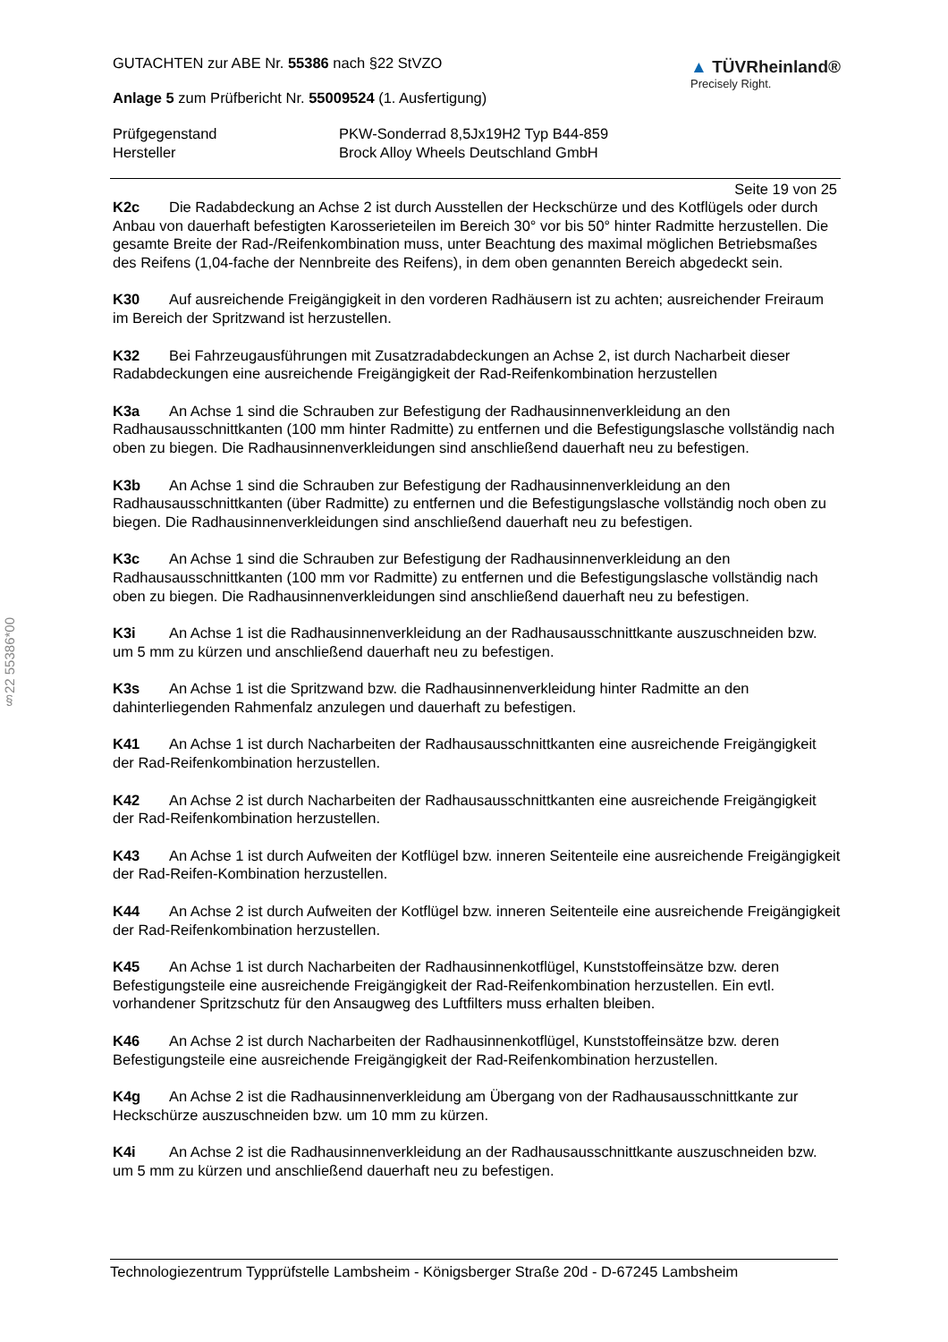§22 55386*00
GUTACHTEN zur ABE Nr. 55386 nach §22 StVZO
Anlage 5 zum Prüfbericht Nr. 55009524 (1. Ausfertigung)
▲ TÜVRheinland®
Precisely Right.
Prüfgegenstand PKW-Sonderrad 8,5Jx19H2 Typ B44-859
Hersteller Brock Alloy Wheels Deutschland GmbH
Seite 19 von 25
K2c Die Radabdeckung an Achse 2 ist durch Ausstellen der Heckschürze und des Kotflügels oder durch Anbau von dauerhaft befestigten Karosserieteilen im Bereich 30° vor bis 50° hinter Radmitte herzustellen. Die gesamte Breite der Rad-/Reifenkombination muss, unter Beachtung des maximal möglichen Betriebsmaßes des Reifens (1,04-fache der Nennbreite des Reifens), in dem oben genannten Bereich abgedeckt sein.
K30 Auf ausreichende Freigängigkeit in den vorderen Radhäusern ist zu achten; ausreichender Freiraum im Bereich der Spritzwand ist herzustellen.
K32 Bei Fahrzeugausführungen mit Zusatzradabdeckungen an Achse 2, ist durch Nacharbeit dieser Radabdeckungen eine ausreichende Freigängigkeit der Rad-Reifenkombination herzustellen
K3a An Achse 1 sind die Schrauben zur Befestigung der Radhausinnenverkleidung an den Radhausausschnittkanten (100 mm hinter Radmitte) zu entfernen und die Befestigungslasche vollständig nach oben zu biegen. Die Radhausinnenverkleidungen sind anschließend dauerhaft neu zu befestigen.
K3b An Achse 1 sind die Schrauben zur Befestigung der Radhausinnenverkleidung an den Radhausausschnittkanten (über Radmitte) zu entfernen und die Befestigungslasche vollständig noch oben zu biegen. Die Radhausinnenverkleidungen sind anschließend dauerhaft neu zu befestigen.
K3c An Achse 1 sind die Schrauben zur Befestigung der Radhausinnenverkleidung an den Radhausausschnittkanten (100 mm vor Radmitte) zu entfernen und die Befestigungslasche vollständig nach oben zu biegen. Die Radhausinnenverkleidungen sind anschließend dauerhaft neu zu befestigen.
K3i An Achse 1 ist die Radhausinnenverkleidung an der Radhausausschnittkante auszuschneiden bzw. um 5 mm zu kürzen und anschließend dauerhaft neu zu befestigen.
K3s An Achse 1 ist die Spritzwand bzw. die Radhausinnenverkleidung hinter Radmitte an den dahinterliegenden Rahmenfalz anzulegen und dauerhaft zu befestigen.
K41 An Achse 1 ist durch Nacharbeiten der Radhausausschnittkanten eine ausreichende Freigängigkeit der Rad-Reifenkombination herzustellen.
K42 An Achse 2 ist durch Nacharbeiten der Radhausausschnittkanten eine ausreichende Freigängigkeit der Rad-Reifenkombination herzustellen.
K43 An Achse 1 ist durch Aufweiten der Kotflügel bzw. inneren Seitenteile eine ausreichende Freigängigkeit der Rad-Reifen-Kombination herzustellen.
K44 An Achse 2 ist durch Aufweiten der Kotflügel bzw. inneren Seitenteile eine ausreichende Freigängigkeit der Rad-Reifenkombination herzustellen.
K45 An Achse 1 ist durch Nacharbeiten der Radhausinnenkotflügel, Kunststoffeinsätze bzw. deren Befestigungsteile eine ausreichende Freigängigkeit der Rad-Reifenkombination herzustellen. Ein evtl. vorhandener Spritzschutz für den Ansaugweg des Luftfilters muss erhalten bleiben.
K46 An Achse 2 ist durch Nacharbeiten der Radhausinnenkotflügel, Kunststoffeinsätze bzw. deren Befestigungsteile eine ausreichende Freigängigkeit der Rad-Reifenkombination herzustellen.
K4g An Achse 2 ist die Radhausinnenverkleidung am Übergang von der Radhausausschnittkante zur Heckschürze auszuschneiden bzw. um 10 mm zu kürzen.
K4i An Achse 2 ist die Radhausinnenverkleidung an der Radhausausschnittkante auszuschneiden bzw. um 5 mm zu kürzen und anschließend dauerhaft neu zu befestigen.
Technologiezentrum Typprüfstelle Lambsheim - Königsberger Straße 20d - D-67245 Lambsheim